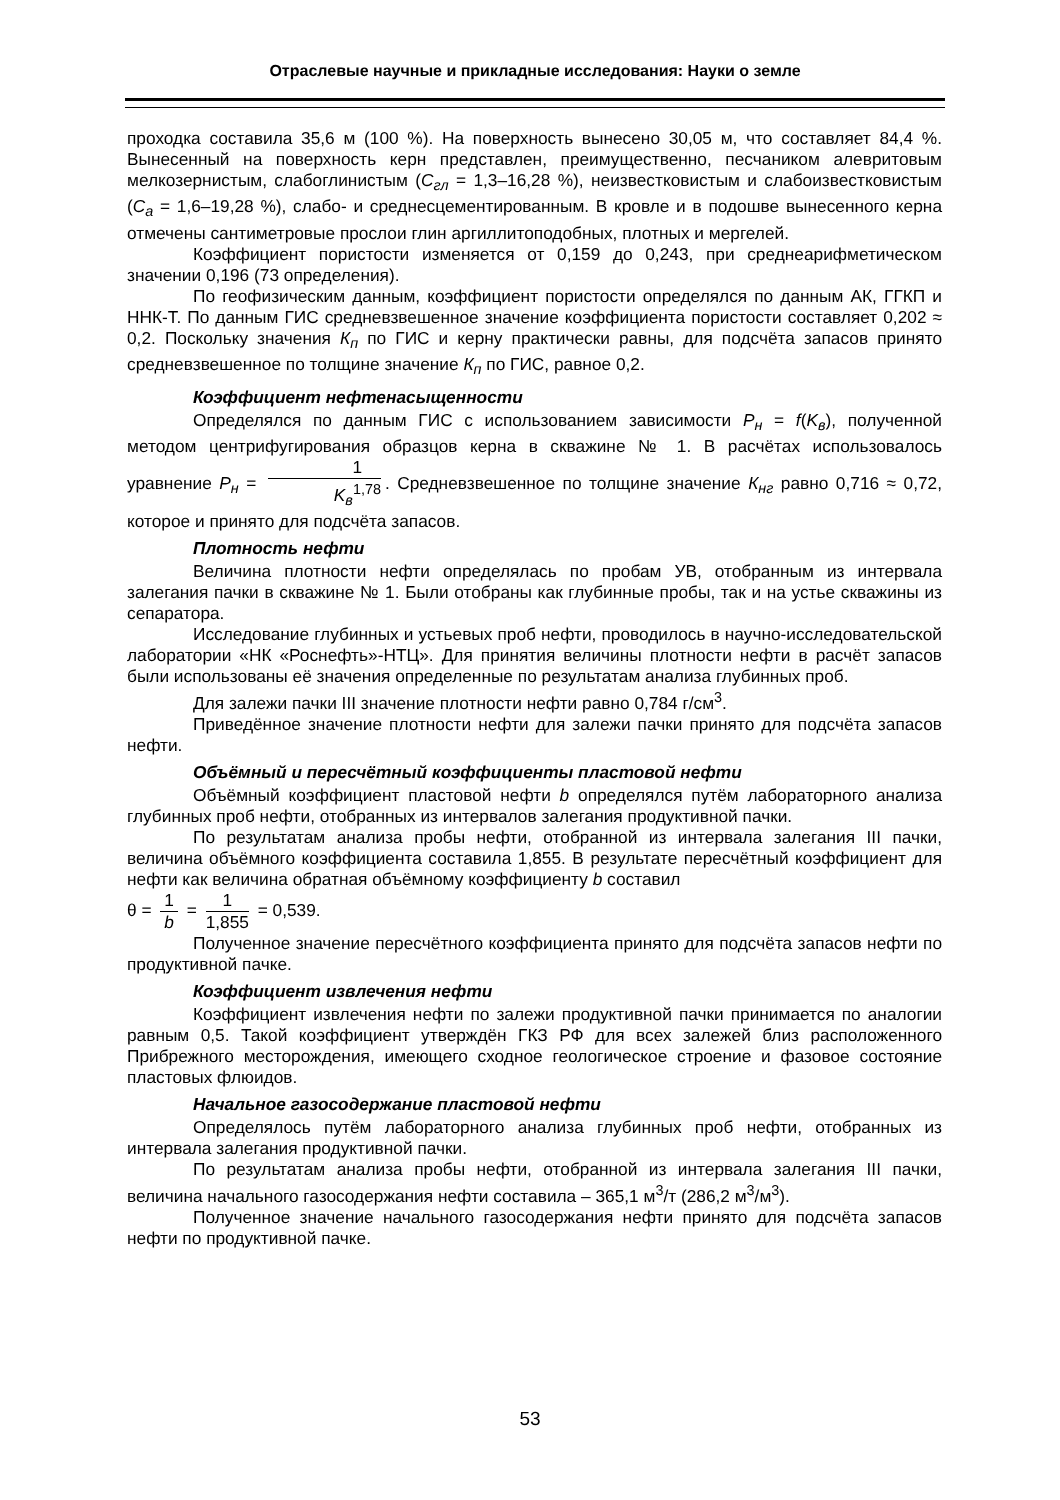Отраслевые научные и прикладные исследования: Науки о земле
проходка составила 35,6 м (100 %). На поверхность вынесено 30,05 м, что составляет 84,4 %. Вынесенный на поверхность керн представлен, преимущественно, песчаником алевритовым мелкозернистым, слабоглинистым (С<sub>гл</sub> = 1,3–16,28 %), неизвестковистым и слабоизвестковистым (С<sub>а</sub> = 1,6–19,28 %), слабо- и среднесцементированным. В кровле и в подошве вынесенного керна отмечены сантиметровые прослои глин аргиллитоподобных, плотных и мергелей.
Коэффициент пористости изменяется от 0,159 до 0,243, при среднеарифметическом значении 0,196 (73 определения).
По геофизическим данным, коэффициент пористости определялся по данным АК, ГГКП и ННК-Т. По данным ГИС средневзвешенное значение коэффициента пористости составляет 0,202 ≈ 0,2. Поскольку значения К<sub>п</sub> по ГИС и керну практически равны, для подсчёта запасов принято средневзвешенное по толщине значение К<sub>п</sub> по ГИС, равное 0,2.
Коэффициент нефтенасыщенности
Определялся по данным ГИС с использованием зависимости P<sub>н</sub> = f(K<sub>в</sub>), полученной методом центрифугирования образцов керна в скважине № 1. В расчётах использовалось уравнение P<sub>н</sub> = 1 K<sub>в</sub><sup>1,78</sup>. Средневзвешенное по толщине значение К<sub>нг</sub> равно 0,716 ≈ 0,72, которое и принято для подсчёта запасов.
Плотность нефти
Величина плотности нефти определялась по пробам УВ, отобранным из интервала залегания пачки в скважине № 1. Были отобраны как глубинные пробы, так и на устье скважины из сепаратора.
Исследование глубинных и устьевых проб нефти, проводилось в научно-исследовательской лаборатории «НК «Роснефть»-НТЦ». Для принятия величины плотности нефти в расчёт запасов были использованы её значения определенные по результатам анализа глубинных проб.
Для залежи пачки III значение плотности нефти равно 0,784 г/см<sup>3</sup>.
Приведённое значение плотности нефти для залежи пачки принято для подсчёта запасов нефти.
Объёмный и пересчётный коэффициенты пластовой нефти
Объёмный коэффициент пластовой нефти b определялся путём лабораторного анализа глубинных проб нефти, отобранных из интервалов залегания продуктивной пачки.
По результатам анализа пробы нефти, отобранной из интервала залегания III пачки, величина объёмного коэффициента составила 1,855. В результате пересчётный коэффициент для нефти как величина обратная объёмному коэффициенту b составил
θ = 1 b = 1 1,855 = 0,539.
Полученное значение пересчётного коэффициента принято для подсчёта запасов нефти по продуктивной пачке.
Коэффициент извлечения нефти
Коэффициент извлечения нефти по залежи продуктивной пачки принимается по аналогии равным 0,5. Такой коэффициент утверждён ГКЗ РФ для всех залежей близ расположенного Прибрежного месторождения, имеющего сходное геологическое строение и фазовое состояние пластовых флюидов.
Начальное газосодержание пластовой нефти
Определялось путём лабораторного анализа глубинных проб нефти, отобранных из интервала залегания продуктивной пачки.
По результатам анализа пробы нефти, отобранной из интервала залегания III пачки, величина начального газосодержания нефти составила – 365,1 м<sup>3</sup>/т (286,2 м<sup>3</sup>/м<sup>3</sup>).
Полученное значение начального газосодержания нефти принято для подсчёта запасов нефти по продуктивной пачке.
53